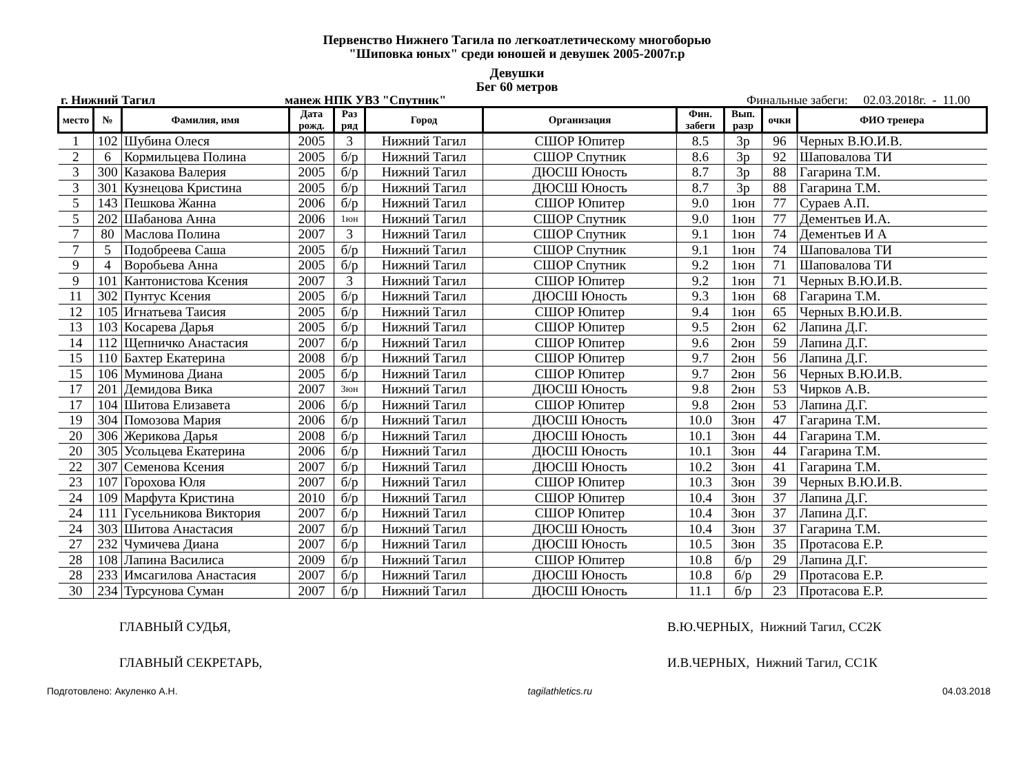Первенство Нижнего Тагила по легкоатлетическому многоборью
"Шиповка юных" среди юношей и девушек 2005-2007г.р
Девушки
Бег 60 метров
г. Нижний Тагил манеж НПК УВЗ "Спутник" Финальные забеги: 02.03.2018г. - 11.00
| место | № | Фамилия, имя | Дата рожд. | Раз ряд | Город | Организация | Фин. забеги | Вып. разр | очки | ФИО тренера |
| --- | --- | --- | --- | --- | --- | --- | --- | --- | --- | --- |
| 1 | 102 | Шубина Олеся | 2005 | 3 | Нижний Тагил | СШОР Юпитер | 8.5 | 3р | 96 | Черных В.Ю.И.В. |
| 2 | 6 | Кормильцева Полина | 2005 | б/р | Нижний Тагил | СШОР Спутник | 8.6 | 3р | 92 | Шаповалова ТИ |
| 3 | 300 | Казакова Валерия | 2005 | б/р | Нижний Тагил | ДЮСШ Юность | 8.7 | 3р | 88 | Гагарина Т.М. |
| 3 | 301 | Кузнецова Кристина | 2005 | б/р | Нижний Тагил | ДЮСШ Юность | 8.7 | 3р | 88 | Гагарина Т.М. |
| 5 | 143 | Пешкова Жанна | 2006 | б/р | Нижний Тагил | СШОР Юпитер | 9.0 | 1юн | 77 | Сураев А.П. |
| 5 | 202 | Шабанова Анна | 2006 | 1юн | Нижний Тагил | СШОР Спутник | 9.0 | 1юн | 77 | Дементьев И.А. |
| 7 | 80 | Маслова Полина | 2007 | 3 | Нижний Тагил | СШОР Спутник | 9.1 | 1юн | 74 | Дементьев И А |
| 7 | 5 | Подобреева Саша | 2005 | б/р | Нижний Тагил | СШОР Спутник | 9.1 | 1юн | 74 | Шаповалова ТИ |
| 9 | 4 | Воробьева Анна | 2005 | б/р | Нижний Тагил | СШОР Спутник | 9.2 | 1юн | 71 | Шаповалова ТИ |
| 9 | 101 | Кантонистова Ксения | 2007 | 3 | Нижний Тагил | СШОР Юпитер | 9.2 | 1юн | 71 | Черных В.Ю.И.В. |
| 11 | 302 | Пунтус Ксения | 2005 | б/р | Нижний Тагил | ДЮСШ Юность | 9.3 | 1юн | 68 | Гагарина Т.М. |
| 12 | 105 | Игнатьева Таисия | 2005 | б/р | Нижний Тагил | СШОР Юпитер | 9.4 | 1юн | 65 | Черных В.Ю.И.В. |
| 13 | 103 | Косарева Дарья | 2005 | б/р | Нижний Тагил | СШОР Юпитер | 9.5 | 2юн | 62 | Лапина Д.Г. |
| 14 | 112 | Щепничко Анастасия | 2007 | б/р | Нижний Тагил | СШОР Юпитер | 9.6 | 2юн | 59 | Лапина Д.Г. |
| 15 | 110 | Бахтер Екатерина | 2008 | б/р | Нижний Тагил | СШОР Юпитер | 9.7 | 2юн | 56 | Лапина Д.Г. |
| 15 | 106 | Муминова Диана | 2005 | б/р | Нижний Тагил | СШОР Юпитер | 9.7 | 2юн | 56 | Черных В.Ю.И.В. |
| 17 | 201 | Демидова Вика | 2007 | 3юн | Нижний Тагил | ДЮСШ Юность | 9.8 | 2юн | 53 | Чирков А.В. |
| 17 | 104 | Шитова Елизавета | 2006 | б/р | Нижний Тагил | СШОР Юпитер | 9.8 | 2юн | 53 | Лапина Д.Г. |
| 19 | 304 | Помозова Мария | 2006 | б/р | Нижний Тагил | ДЮСШ Юность | 10.0 | 3юн | 47 | Гагарина Т.М. |
| 20 | 306 | Жерикова Дарья | 2008 | б/р | Нижний Тагил | ДЮСШ Юность | 10.1 | 3юн | 44 | Гагарина Т.М. |
| 20 | 305 | Усольцева Екатерина | 2006 | б/р | Нижний Тагил | ДЮСШ Юность | 10.1 | 3юн | 44 | Гагарина Т.М. |
| 22 | 307 | Семенова Ксения | 2007 | б/р | Нижний Тагил | ДЮСШ Юность | 10.2 | 3юн | 41 | Гагарина Т.М. |
| 23 | 107 | Горохова Юля | 2007 | б/р | Нижний Тагил | СШОР Юпитер | 10.3 | 3юн | 39 | Черных В.Ю.И.В. |
| 24 | 109 | Марфута Кристина | 2010 | б/р | Нижний Тагил | СШОР Юпитер | 10.4 | 3юн | 37 | Лапина Д.Г. |
| 24 | 111 | Гусельникова Виктория | 2007 | б/р | Нижний Тагил | СШОР Юпитер | 10.4 | 3юн | 37 | Лапина Д.Г. |
| 24 | 303 | Шитова Анастасия | 2007 | б/р | Нижний Тагил | ДЮСШ Юность | 10.4 | 3юн | 37 | Гагарина Т.М. |
| 27 | 232 | Чумичева Диана | 2007 | б/р | Нижний Тагил | ДЮСШ Юность | 10.5 | 3юн | 35 | Протасова Е.Р. |
| 28 | 108 | Лапина Василиса | 2009 | б/р | Нижний Тагил | СШОР Юпитер | 10.8 | б/р | 29 | Лапина Д.Г. |
| 28 | 233 | Имсагилова Анастасия | 2007 | б/р | Нижний Тагил | ДЮСШ Юность | 10.8 | б/р | 29 | Протасова Е.Р. |
| 30 | 234 | Турсунова Суман | 2007 | б/р | Нижний Тагил | ДЮСШ Юность | 11.1 | б/р | 23 | Протасова Е.Р. |
ГЛАВНЫЙ СУДЬЯ, В.Ю.ЧЕРНЫХ, Нижний Тагил, СС2К
ГЛАВНЫЙ СЕКРЕТАРЬ, И.В.ЧЕРНЫХ, Нижний Тагил, СС1К
Подготовлено: Акуленко А.Н. tagilathletics.ru 04.03.2018